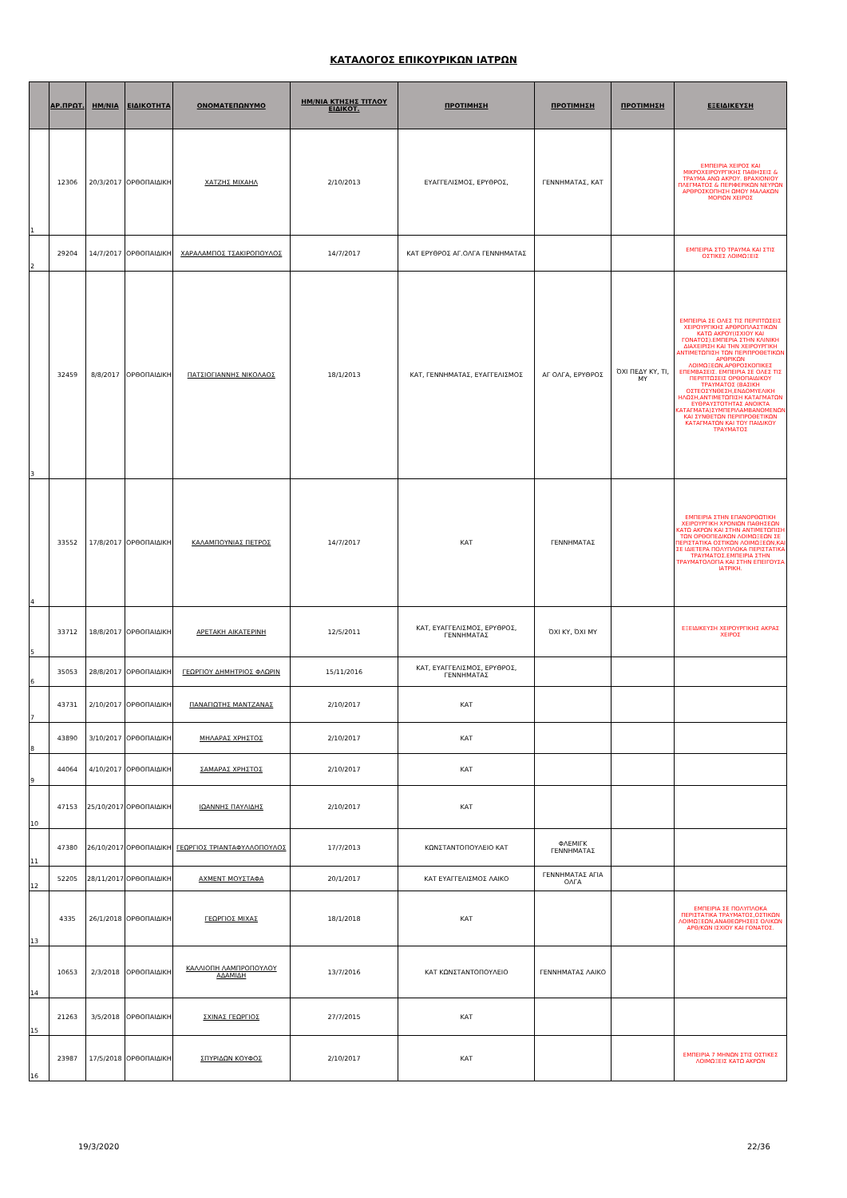ΚΑΤΑΛΟΓΟΣ ΕΠΙΚΟΥΡΙΚΩΝ ΙΑΤΡΩΝ
| | ΑΡ.ΠΡΩΤ. | ΗΜ/ΝΙΑ | ΕΙΔΙΚΟΤΗΤΑ | ΟΝΟΜΑΤΕΠΩΝΥΜΟ | ΗΜ/ΝΙΑ ΚΤΗΣΗΣ ΤΙΤΛΟΥ ΕΙΔΙΚΟΤ. | ΠΡΟΤΙΜΗΣΗ | ΠΡΟΤΙΜΗΣΗ | ΠΡΟΤΙΜΗΣΗ | ΕΞΕΙΔΙΚΕΥΣΗ |
| --- | --- | --- | --- | --- | --- | --- | --- | --- | --- |
| 1 | 12306 | 20/3/2017 | ΟΡΘΟΠΑΙΔΙΚΗ | ΧΑΤΖΗΣ ΜΙΧΑΗΛ | 2/10/2013 | ΕΥΑΓΓΕΛΙΣΜΟΣ, ΕΡΥΘΡΟΣ, | ΓΕΝΝΗΜΑΤΑΣ, ΚΑΤ | | ΕΜΠΕΙΡΙΑ ΧΕΙΡΟΣ ΚΑΙ ΜΙΚΡΟΧΕΙΡΟΥΡΓΙΚΗΣ ΠΑΘΗΣΕΙΣ & ΤΡΑΥΜΑ ΑΝΩ ΑΚΡΟΥ. ΒΡΑΧΙΟΝΙΟΥ ΠΛΕΓΜΑΤΟΣ & ΠΕΡΙΦΕΡΙΚΩΝ ΝΕΥΡΩΝ ΑΡΘΡΟΣΚΟΠΗΣΗ ΩΜΟΥ ΜΑΛΑΚΩΝ ΜΟΡΙΩΝ ΧΕΙΡΟΣ |
| 2 | 29204 | 14/7/2017 | ΟΡΘΟΠΑΙΔΙΚΗ | ΧΑΡΑΛΑΜΠΟΣ ΤΣΑΚΙΡΟΠΟΥΛΟΣ | 14/7/2017 | ΚΑΤ ΕΡΥΘΡΟΣ ΑΓ.ΟΛΓΑ ΓΕΝΝΗΜΑΤΑΣ | | | ΕΜΠΕΙΡΙΑ ΣΤΟ ΤΡΑΥΜΑ ΚΑΙ ΣΤΙΣ ΟΣΤΙΚΕΣ ΛΟΙΜΩΞΕΙΣ |
| 3 | 32459 | 8/8/2017 | ΟΡΘΟΠΑΙΔΙΚΗ | ΠΑΤΣΙΟΓΙΑΝΝΗΣ ΝΙΚΟΛΑΟΣ | 18/1/2013 | ΚΑΤ, ΓΕΝΝΗΜΑΤΑΣ, ΕΥΑΓΓΕΛΙΣΜΟΣ | ΑΓ ΟΛΓΑ, ΕΡΥΘΡΟΣ | ΌΧΙ ΠΕΔΥ ΚΥ, ΤΙ, ΜΥ | ΕΜΠΕΙΡΙΑ ΣΕ ΟΛΕΣ ΤΙΣ ΠΕΡΙΠΤΩΣΕΙΣ ΧΕΙΡΟΥΡΓΙΚΗΣ ΑΡΘΡΟΠΛΑΣΤΙΚΩΝ ΚΑΤΩ ΑΚΡΟΥ(ΙΣΧΙΟΥ ΚΑΙ ΓΟΝΑΤΟΣ).ΕΜΠΕΡΙΑ ΣΤΗΝ ΚΛΙΝΙΚΗ ΔΙΑΧΕΙΡΙΣΗ ΚΑΙ ΤΗΝ ΧΕΙΡΟΥΡΓΙΚΗ ΑΝΤΙΜΕΤΩΠΙΣΗ ΤΩΝ ΠΕΡΙΠΡΟΘΕΤΙΚΩΝ ΑΡΘΡΙΚΩΝ ΛΟΙΜΩΞΕΩΝ,ΑΡΘΡΟΣΚΟΠΙΚΕΣ ΕΠΕΜΒΑΣΕΙΣ. ΕΜΠΕΙΡΙΑ ΣΕ ΟΛΕΣ ΤΙΣ ΠΕΡΙΠΤΩΣΕΙΣ ΟΡΘΟΠΑΙΔΙΚΟΥ ΤΡΑΥΜΑΤΟΣ (ΒΑΣΙΚΗ ΟΣΤΕΟΣΥΝΘΕΣΗ,ΕΝΔΟΜΥΕΛΙΚΗ ΗΛΩΣΗ,ΑΝΤΙΜΕΤΩΠΙΣΗ ΚΑΤΑΓΜΑΤΩΝ ΕΥΘΡΑΥΣΤΟΤΗΤΑΣ ΑΝΟΙΚΤΑ ΚΑΤΑΓΜΑΤΑ)ΣΥΜΠΕΡΙΛΑΜΒΑΝΟΜΕΝΩΝ ΚΑΙ ΣΥΝΘΕΤΩΝ ΠΕΡΙΠΡΟΘΕΤΙΚΩΝ ΚΑΤΑΓΜΑΤΩΝ ΚΑΙ ΤΟΥ ΠΑΙΔΙΚΟΥ ΤΡΑΥΜΑΤΟΣ |
| 4 | 33552 | 17/8/2017 | ΟΡΘΟΠΑΙΔΙΚΗ | ΚΑΛΑΜΠΟΥΝΙΑΣ ΠΕΤΡΟΣ | 14/7/2017 | ΚΑΤ | ΓΕΝΝΗΜΑΤΑΣ | | ΕΜΠΕΙΡΙΑ ΣΤΗΝ ΕΠΑΝΟΡΘΩΤΙΚΗ ΧΕΙΡΟΥΡΓΙΚΗ ΧΡΟΝΙΩΝ ΠΑΘΗΣΕΩΝ ΚΑΤΩ ΑΚΡΩΝ ΚΑΙ ΣΤΗΝ ΑΝΤΙΜΕΤΩΠΙΣΗ ΤΩΝ ΟΡΘΟΠΕΔΙΚΩΝ ΛΟΙΜΩΞΕΩΝ ΣΕ ΠΕΡΙΣΤΑΤΙΚΑ ΟΣΤΙΚΩΝ ΛΟΙΜΩΞΕΩΝ,ΚΑΙ ΣΕ ΙΔΙΕΤΕΡΑ ΠΟΛΥΠΛΟΚΑ ΠΕΡΙΣΤΑΤΙΚΑ ΤΡΑΥΜΑΤΟΣ.ΕΜΠΕΙΡΙΑ ΣΤΗΝ ΤΡΑΥΜΑΤΟΛΟΓΙΑ ΚΑΙ ΣΤΗΝ ΕΠΕΙΓΟΥΣΑ ΙΑΤΡΙΚΗ. |
| 5 | 33712 | 18/8/2017 | ΟΡΘΟΠΑΙΔΙΚΗ | ΑΡΕΤΑΚΗ ΑΙΚΑΤΕΡΙΝΗ | 12/5/2011 | ΚΑΤ, ΕΥΑΓΓΕΛΙΣΜΟΣ, ΕΡΥΘΡΟΣ, ΓΕΝΝΗΜΑΤΑΣ | ΌΧΙ ΚΥ, ΌΧΙ ΜΥ | | ΕΞΕΙΔΙΚΕΥΣΗ ΧΕΙΡΟΥΡΓΙΚΗΣ ΑΚΡΑΣ ΧΕΙΡΟΣ |
| 6 | 35053 | 28/8/2017 | ΟΡΘΟΠΑΙΔΙΚΗ | ΓΕΩΡΓΙΟΥ ΔΗΜΗΤΡΙΟΣ ΦΛΩΡΙΝ | 15/11/2016 | ΚΑΤ, ΕΥΑΓΓΕΛΙΣΜΟΣ, ΕΡΥΘΡΟΣ, ΓΕΝΝΗΜΑΤΑΣ | | | |
| 7 | 43731 | 2/10/2017 | ΟΡΘΟΠΑΙΔΙΚΗ | ΠΑΝΑΓΙΩΤΗΣ ΜΑΝΤΖΑΝΑΣ | 2/10/2017 | ΚΑΤ | | | |
| 8 | 43890 | 3/10/2017 | ΟΡΘΟΠΑΙΔΙΚΗ | ΜΗΛΑΡΑΣ ΧΡΗΣΤΟΣ | 2/10/2017 | ΚΑΤ | | | |
| 9 | 44064 | 4/10/2017 | ΟΡΘΟΠΑΙΔΙΚΗ | ΣΑΜΑΡΑΣ ΧΡΗΣΤΟΣ | 2/10/2017 | ΚΑΤ | | | |
| 10 | 47153 | 25/10/2017 | ΟΡΘΟΠΑΙΔΙΚΗ | ΙΩΑΝΝΗΣ ΠΑΥΛΙΔΗΣ | 2/10/2017 | ΚΑΤ | | | |
| 11 | 47380 | 26/10/2017 | ΟΡΘΟΠΑΙΔΙΚΗ | ΓΕΩΡΓΙΟΣ ΤΡΙΑΝΤΑΦΥΛΛΟΠΟΥΛΟΣ | 17/7/2013 | ΚΩΝΣΤΑΝΤΟΠΟΥΛΕΙΟ ΚΑΤ | ΦΛΕΜΙΓΚ ΓΕΝΝΗΜΑΤΑΣ | | |
| 12 | 52205 | 28/11/2017 | ΟΡΘΟΠΑΙΔΙΚΗ | ΑΧΜΕΝΤ ΜΟΥΣΤΑΦΑ | 20/1/2017 | ΚΑΤ ΕΥΑΓΓΕΛΙΣΜΟΣ ΛΑΙΚΟ | ΓΕΝΝΗΜΑΤΑΣ ΑΓΙΑ ΟΛΓΑ | | |
| 13 | 4335 | 26/1/2018 | ΟΡΘΟΠΑΙΔΙΚΗ | ΓΕΩΡΓΙΟΣ ΜΙΧΑΣ | 18/1/2018 | ΚΑΤ | | | ΕΜΠΕΙΡΙΑ ΣΕ ΠΟΛΥΠΛΟΚΑ ΠΕΡΙΣΤΑΤΙΚΑ ΤΡΑΥΜΑΤΟΣ,ΟΣΤΙΚΩΝ ΛΟΙΜΩΞΕΩΝ,ΑΝΑΘΕΩΡΗΣΕΙΣ ΟΛΙΚΩΝ ΑΡΘ/ΚΩΝ ΙΣΧΙΟΥ ΚΑΙ ΓΟΝΑΤΟΣ. |
| 14 | 10653 | 2/3/2018 | ΟΡΘΟΠΑΙΔΙΚΗ | ΚΑΛΛΙΟΠΗ ΛΑΜΠΡΟΠΟΥΛΟΥ ΑΔΑΜΙΔΗ | 13/7/2016 | ΚΑΤ ΚΩΝΣΤΑΝΤΟΠΟΥΛΕΙΟ | ΓΕΝΝΗΜΑΤΑΣ ΛΑΙΚΟ | | |
| 15 | 21263 | 3/5/2018 | ΟΡΘΟΠΑΙΔΙΚΗ | ΣΧΙΝΑΣ ΓΕΩΡΓΙΟΣ | 27/7/2015 | ΚΑΤ | | | |
| 16 | 23987 | 17/5/2018 | ΟΡΘΟΠΑΙΔΙΚΗ | ΣΠΥΡΙΔΩΝ ΚΟΥΦΟΣ | 2/10/2017 | ΚΑΤ | | | ΕΜΠΕΙΡΙΑ 7 ΜΗΝΩΝ ΣΤΙΣ ΟΣΤΙΚΕΣ ΛΟΙΜΩΞΕΙΣ ΚΑΤΩ ΑΚΡΩΝ |
19/3/2020 22/36